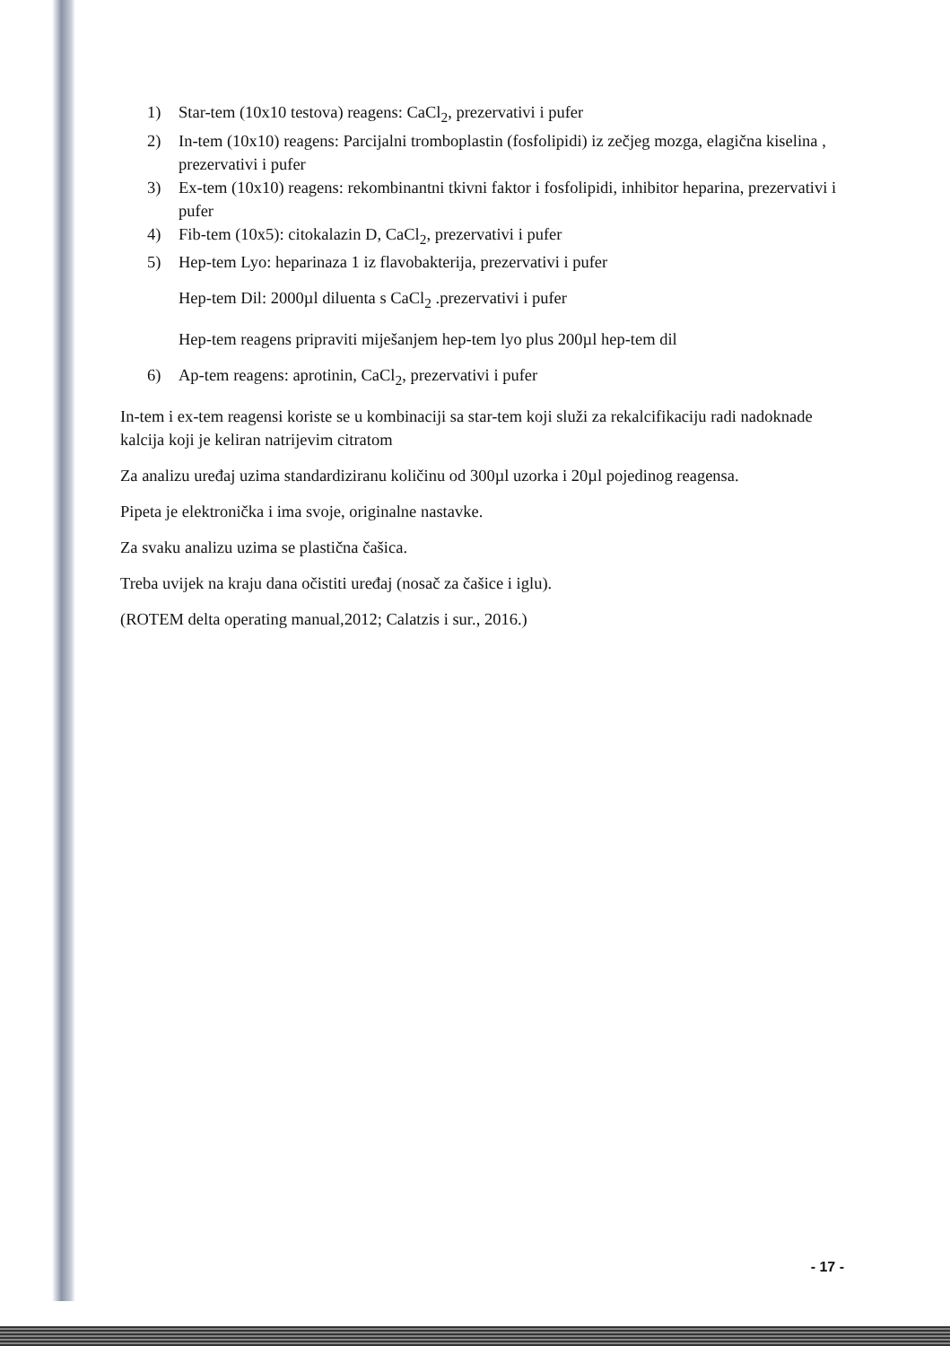1) Star-tem (10x10 testova) reagens: CaCl<sub>2</sub>, prezervativi i pufer
2) In-tem (10x10) reagens: Parcijalni tromboplastin (fosfolipidi) iz zečjeg mozga, elagična kiselina , prezervativi i pufer
3) Ex-tem (10x10) reagens: rekombinantni tkivni faktor i fosfolipidi, inhibitor heparina, prezervativi i pufer
4) Fib-tem (10x5): citokalazin D, CaCl<sub>2</sub>, prezervativi i pufer
5) Hep-tem Lyo: heparinaza 1 iz flavobakterija, prezervativi i pufer
Hep-tem Dil: 2000µl diluenta s CaCl<sub>2</sub> .prezervativi i pufer
Hep-tem reagens pripraviti miješanjem hep-tem lyo plus 200µl hep-tem dil
6) Ap-tem reagens: aprotinin, CaCl<sub>2</sub>, prezervativi i pufer
In-tem i ex-tem reagensi koriste se u kombinaciji sa star-tem koji služi za rekalcifikaciju radi nadoknade kalcija koji je keliran natrijevim citratom
Za analizu uređaj uzima standardiziranu količinu od 300µl uzorka i 20µl pojedinog reagensa.
Pipeta je elektronička i ima svoje, originalne nastavke.
Za svaku analizu uzima se plastična čašica.
Treba uvijek na kraju dana očistiti uređaj (nosač za čašice i iglu).
(ROTEM delta operating manual,2012; Calatzis i sur., 2016.)
- 17 -